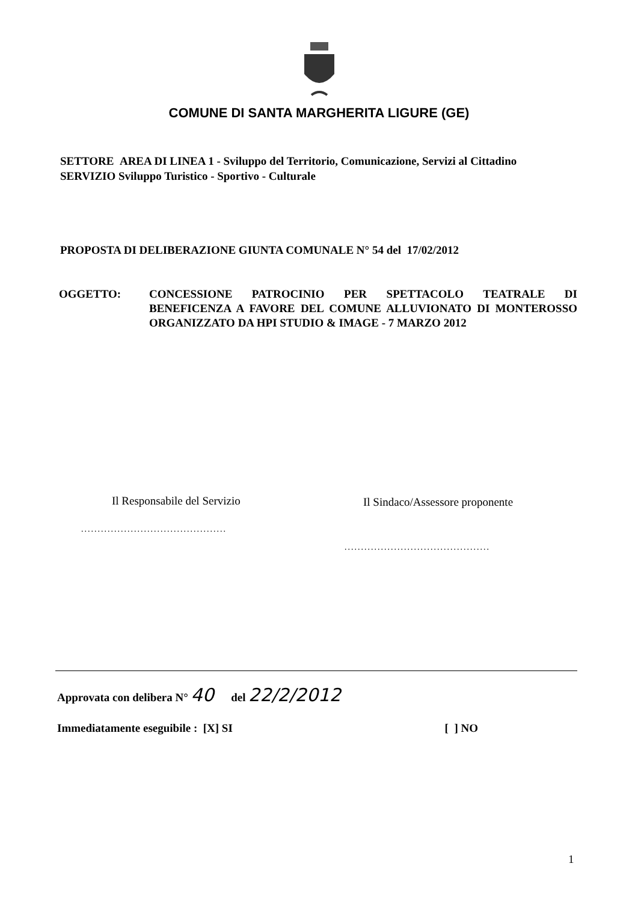COMUNE DI SANTA MARGHERITA LIGURE (GE)
SETTORE AREA DI LINEA 1 - Sviluppo del Territorio, Comunicazione, Servizi al Cittadino
SERVIZIO Sviluppo Turistico - Sportivo - Culturale
PROPOSTA DI DELIBERAZIONE GIUNTA COMUNALE N° 54 del 17/02/2012
OGGETTO: CONCESSIONE PATROCINIO PER SPETTACOLO TEATRALE DI BENEFICENZA A FAVORE DEL COMUNE ALLUVIONATO DI MONTEROSSO ORGANIZZATO DA HPI STUDIO & IMAGE - 7 MARZO 2012
Il Responsabile del Servizio
Il Sindaco/Assessore proponente
............................................
............................................
Approvata con delibera N° 40 del 22/2/2012
Immediatamente eseguibile : [X] SI [ ] NO
1